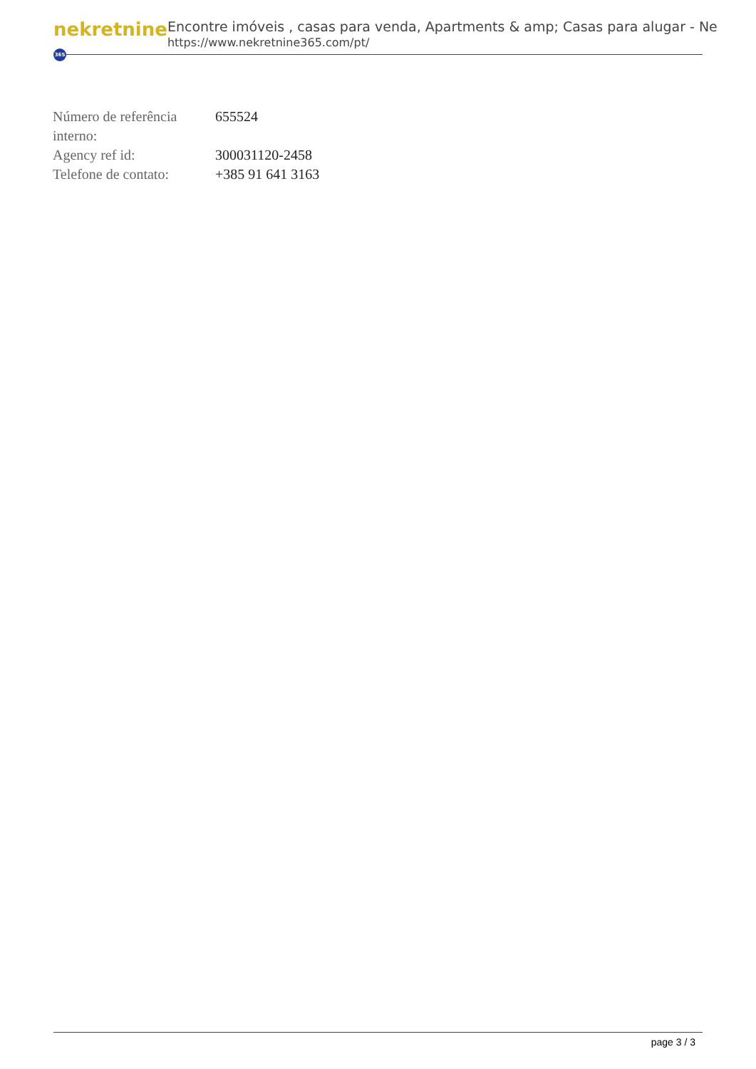nekretnine 365
Encontre imóveis , casas para venda, Apartments & amp; Casas para alugar - Ne
https://www.nekretnine365.com/pt/
| Número de referência interno: | 655524 |
| Agency ref id: | 300031120-2458 |
| Telefone de contato: | +385 91 641 3163 |
page 3 / 3